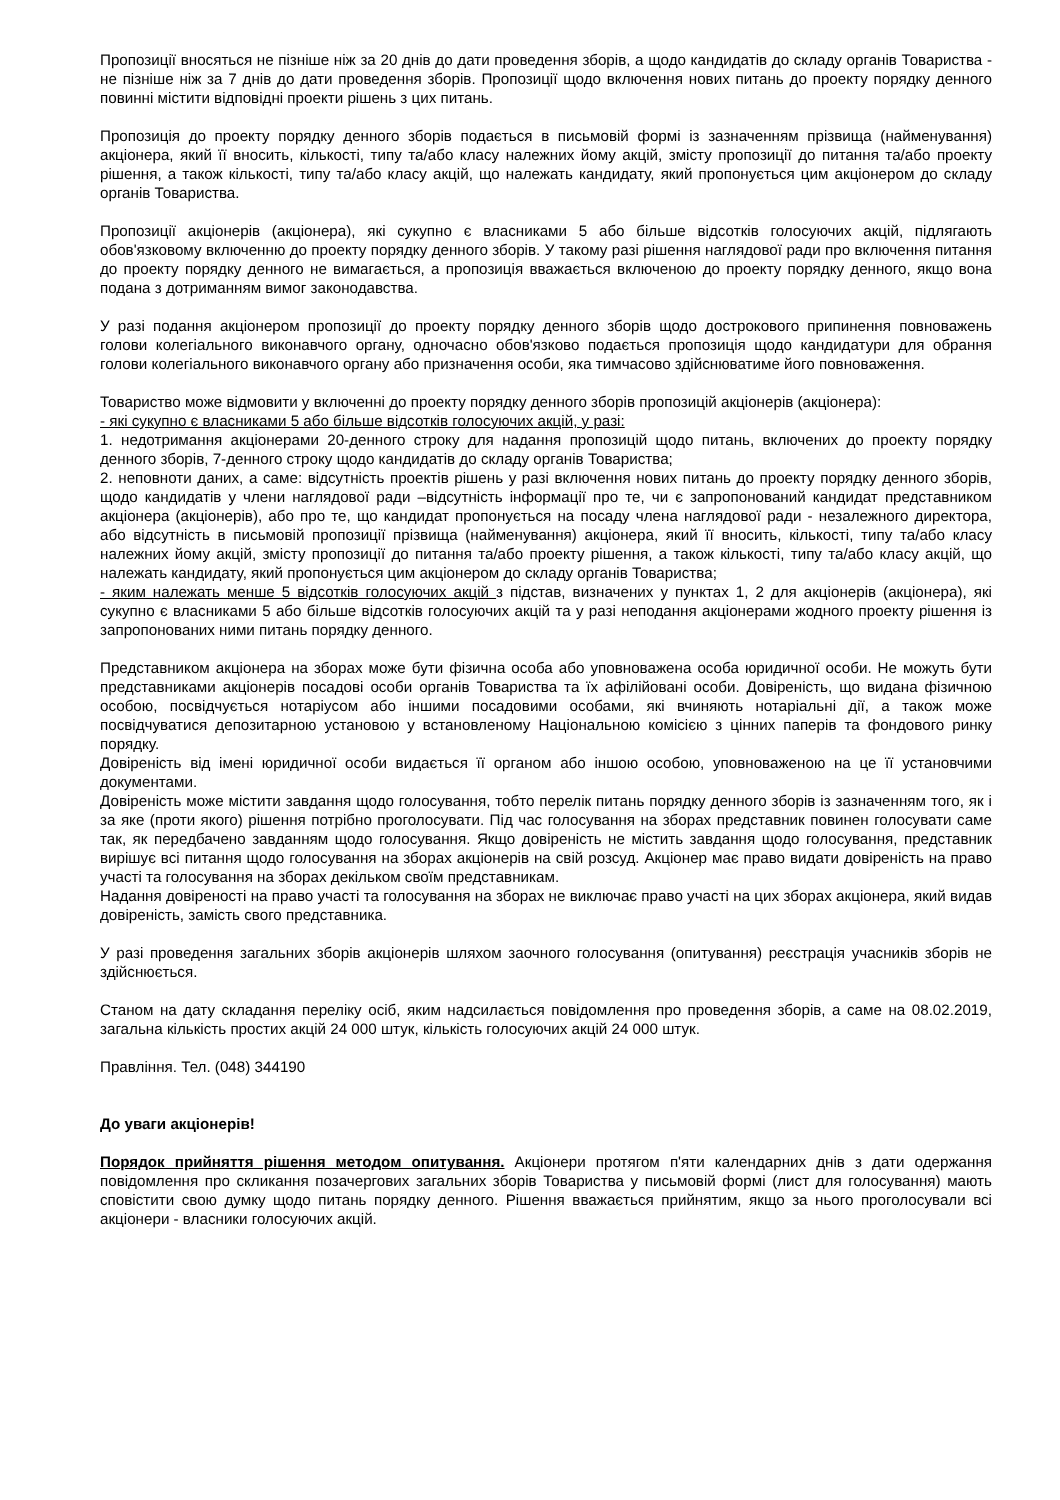Пропозиції вносяться не пізніше ніж за 20 днів до дати проведення зборів, а щодо кандидатів до складу органів Товариства - не пізніше ніж за 7 днів до дати проведення зборів. Пропозиції щодо включення нових питань до проекту порядку денного повинні містити відповідні проекти рішень з цих питань.
Пропозиція до проекту порядку денного зборів подається в письмовій формі із зазначенням прізвища (найменування) акціонера, який її вносить, кількості, типу та/або класу належних йому акцій, змісту пропозиції до питання та/або проекту рішення, а також кількості, типу та/або класу акцій, що належать кандидату, який пропонується цим акціонером до складу органів Товариства.
Пропозиції акціонерів (акціонера), які сукупно є власниками 5 або більше відсотків голосуючих акцій, підлягають обов'язковому включенню до проекту порядку денного зборів. У такому разі рішення наглядової ради про включення питання до проекту порядку денного не вимагається, а пропозиція вважається включеною до проекту порядку денного, якщо вона подана з дотриманням вимог законодавства.
У разі подання акціонером пропозиції до проекту порядку денного зборів щодо дострокового припинення повноважень голови колегіального виконавчого органу, одночасно обов'язково подається пропозиція щодо кандидатури для обрання голови колегіального виконавчого органу або призначення особи, яка тимчасово здійснюватиме його повноваження.
Товариство може відмовити у включенні до проекту порядку денного зборів пропозицій акціонерів (акціонера):
- які сукупно є власниками 5 або більше відсотків голосуючих акцій, у разі:
1. недотримання акціонерами 20-денного строку для надання пропозицій щодо питань, включених до проекту порядку денного зборів, 7-денного строку щодо кандидатів до складу органів Товариства;
2. неповноти даних, а саме: відсутність проектів рішень у разі включення нових питань до проекту порядку денного зборів, щодо кандидатів у члени наглядової ради –відсутність інформації про те, чи є запропонований кандидат представником акціонера (акціонерів), або про те, що кандидат пропонується на посаду члена наглядової ради - незалежного директора, або відсутність в письмовій пропозиції прізвища (найменування) акціонера, який її вносить, кількості, типу та/або класу належних йому акцій, змісту пропозиції до питання та/або проекту рішення, а також кількості, типу та/або класу акцій, що належать кандидату, який пропонується цим акціонером до складу органів Товариства;
- яким належать менше 5 відсотків голосуючих акцій з підстав, визначених у пунктах 1, 2 для акціонерів (акціонера), які сукупно є власниками 5 або більше відсотків голосуючих акцій та у разі неподання акціонерами жодного проекту рішення із запропонованих ними питань порядку денного.
Представником акціонера на зборах може бути фізична особа або уповноважена особа юридичної особи. Не можуть бути представниками акціонерів посадові особи органів Товариства та їх афілійовані особи. Довіреність, що видана фізичною особою, посвідчується нотаріусом або іншими посадовими особами, які вчиняють нотаріальні дії, а також може посвідчуватися депозитарною установою у встановленому Національною комісією з цінних паперів та фондового ринку порядку.
Довіреність від імені юридичної особи видається її органом або іншою особою, уповноваженою на це її установчими документами.
Довіреність може містити завдання щодо голосування, тобто перелік питань порядку денного зборів із зазначенням того, як і за яке (проти якого) рішення потрібно проголосувати. Під час голосування на зборах представник повинен голосувати саме так, як передбачено завданням щодо голосування. Якщо довіреність не містить завдання щодо голосування, представник вирішує всі питання щодо голосування на зборах акціонерів на свій розсуд. Акціонер має право видати довіреність на право участі та голосування на зборах декільком своїм представникам.
Надання довіреності на право участі та голосування на зборах не виключає право участі на цих зборах акціонера, який видав довіреність, замість свого представника.
У разі проведення загальних зборів акціонерів шляхом заочного голосування (опитування) реєстрація учасників зборів не здійснюється.
Станом на дату складання переліку осіб, яким надсилається повідомлення про проведення зборів, а саме на 08.02.2019, загальна кількість простих акцій 24 000 штук, кількість голосуючих акцій 24 000 штук.
Правління. Тел. (048) 344190
До уваги акціонерів!
Порядок прийняття рішення методом опитування. Акціонери протягом п'яти календарних днів з дати одержання повідомлення про скликання позачергових загальних зборів Товариства у письмовій формі (лист для голосування) мають сповістити свою думку щодо питань порядку денного. Рішення вважається прийнятим, якщо за нього проголосували всі акціонери - власники голосуючих акцій.